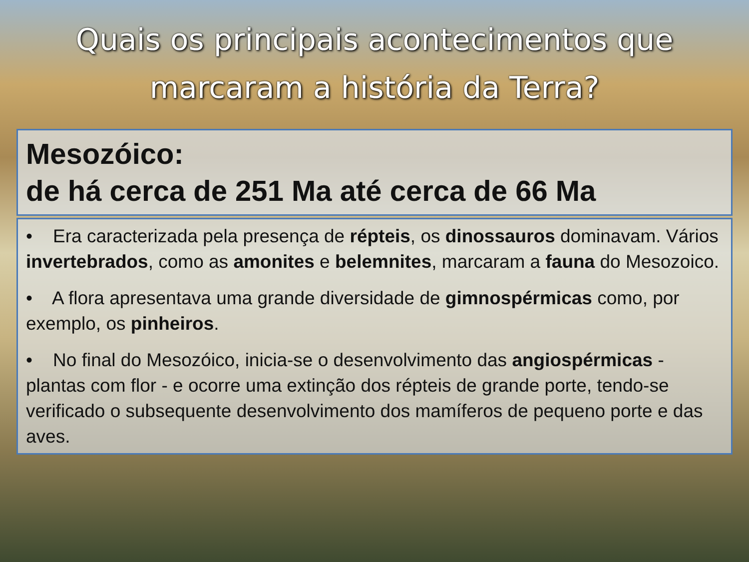Quais os principais acontecimentos que
marcaram a história da Terra?
Mesozóico:
de há cerca de 251 Ma até cerca de 66 Ma
• Era caracterizada pela presença de répteis, os dinossauros dominavam. Vários invertebrados, como as amonites e belemnites, marcaram a fauna do Mesozoico.
• A flora apresentava uma grande diversidade de gimnospérmicas como, por exemplo, os pinheiros.
• No final do Mesozóico, inicia-se o desenvolvimento das angiospérmicas - plantas com flor - e ocorre uma extinção dos répteis de grande porte, tendo-se verificado o subsequente desenvolvimento dos mamíferos de pequeno porte e das aves.